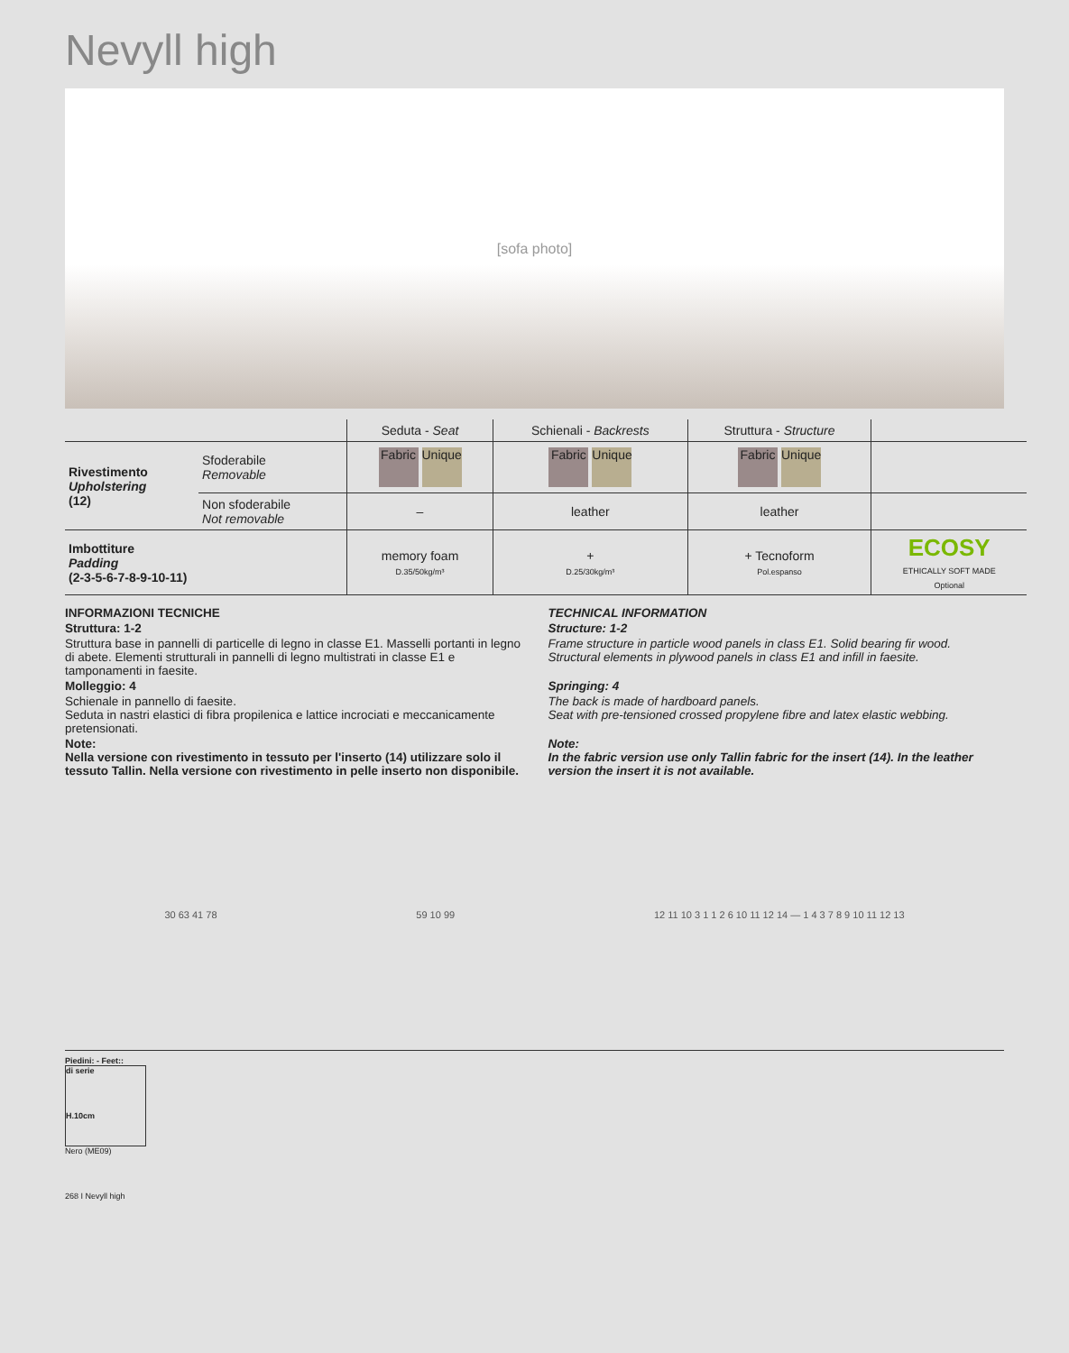Nevyll high
[sofa photo]
| | | Seduta - Seat | Schienali - Backrests | Struttura - Structure | |
| --- | --- | --- | --- | --- | --- |
| Rivestimento Upholstering (12) | Sfoderabile Removable | Fabric Unique | Fabric Unique | Fabric Unique | |
| | Non sfoderabile Not removable | – | leather | leather | |
| Imbottiture Padding (2-3-5-6-7-8-9-10-11) | | memory foam D.35/50kg/m³ | + D.25/30kg/m³ | + Tecnoform Pol.espanso | ECOSY ETHICALLY SOFT MADE Optional |
INFORMAZIONI TECNICHE
Struttura: 1-2
Struttura base in pannelli di particelle di legno in classe E1. Masselli portanti in legno di abete. Elementi strutturali in pannelli di legno multistrati in classe E1 e tamponamenti in faesite.
Molleggio: 4
Schienale in pannello di faesite.
Seduta in nastri elastici di fibra propilenica e lattice incrociati e meccanicamente pretensionati.
Note:
Nella versione con rivestimento in tessuto per l'inserto (14) utilizzare solo il tessuto Tallin. Nella versione con rivestimento in pelle inserto non disponibile.
TECHNICAL INFORMATION
Structure: 1-2
Frame structure in particle wood panels in class E1. Solid bearing fir wood. Structural elements in plywood panels in class E1 and infill in faesite.
Springing: 4
The back is made of hardboard panels.
Seat with pre-tensioned crossed propylene fibre and latex elastic webbing.
Note:
In the fabric version use only Tallin fabric for the insert (14). In the leather version the insert it is not available.
30 63 41 78 59 10 99 12 11 10 3 1 1 2 6 10 11 12 14 — 1 4 3 7 8 9 10 11 12 13
Piedini: - Feet::
di serie
H.10cm
Nero (ME09)
268 I Nevyll high